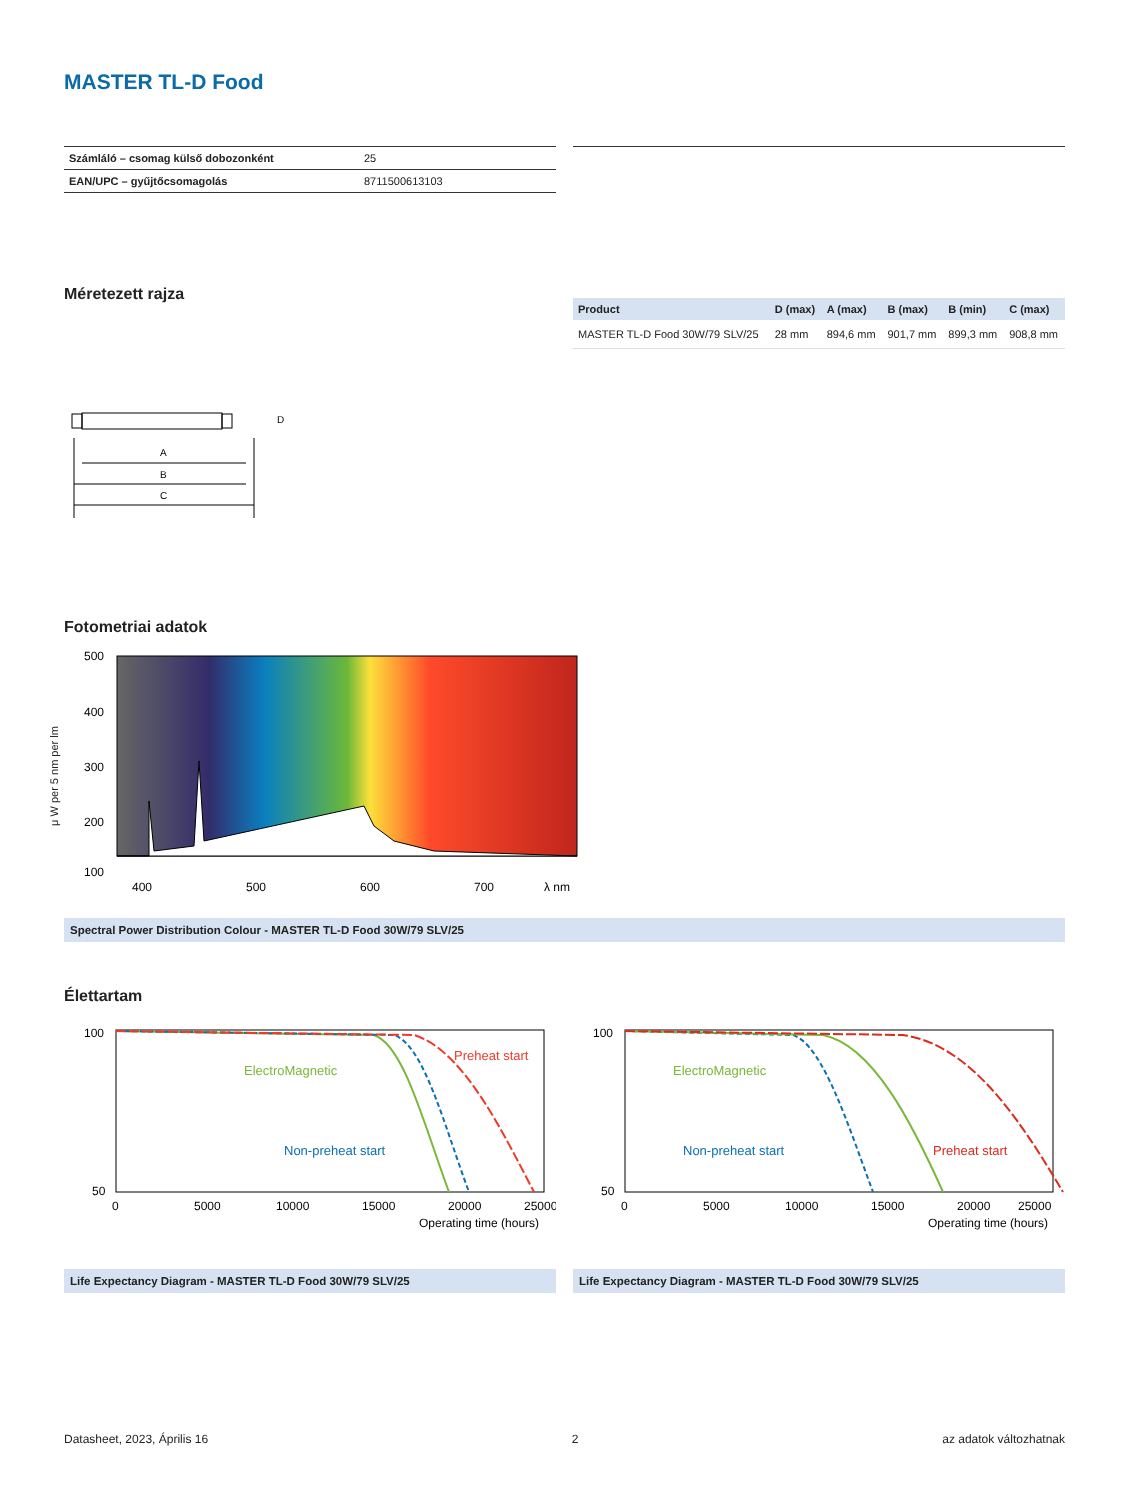MASTER TL-D Food
| Számláló – csomag külső dobozonként | 25 |
| EAN/UPC – gyűjtőcsomagolás | 8711500613103 |
Méretezett rajza
A
B
C
D
| Product | D (max) | A (max) | B (max) | B (min) | C (max) |
| --- | --- | --- | --- | --- | --- |
| MASTER TL-D Food 30W/79 SLV/25 | 28 mm | 894,6 mm | 901,7 mm | 899,3 mm | 908,8 mm |
Fotometriai adatok
500
400
300
200
100
.
400
500
600
700
λ nm
μ W per 5 nm per lm
Spectral Power Distribution Colour - MASTER TL-D Food 30W/79 SLV/25
Élettartam
Preheat start
ElectroMagnetic
Non-preheat start
100
50
0
5000
10000
15000
20000
25000
Operating time (hours)
Life Expectancy Diagram - MASTER TL-D Food 30W/79 SLV/25
Preheat start
ElectroMagnetic
Non-preheat start
100
50
0
5000
10000
15000
20000
25000
Operating time (hours)
Life Expectancy Diagram - MASTER TL-D Food 30W/79 SLV/25
Datasheet, 2023, Április 16 2 az adatok változhatnak